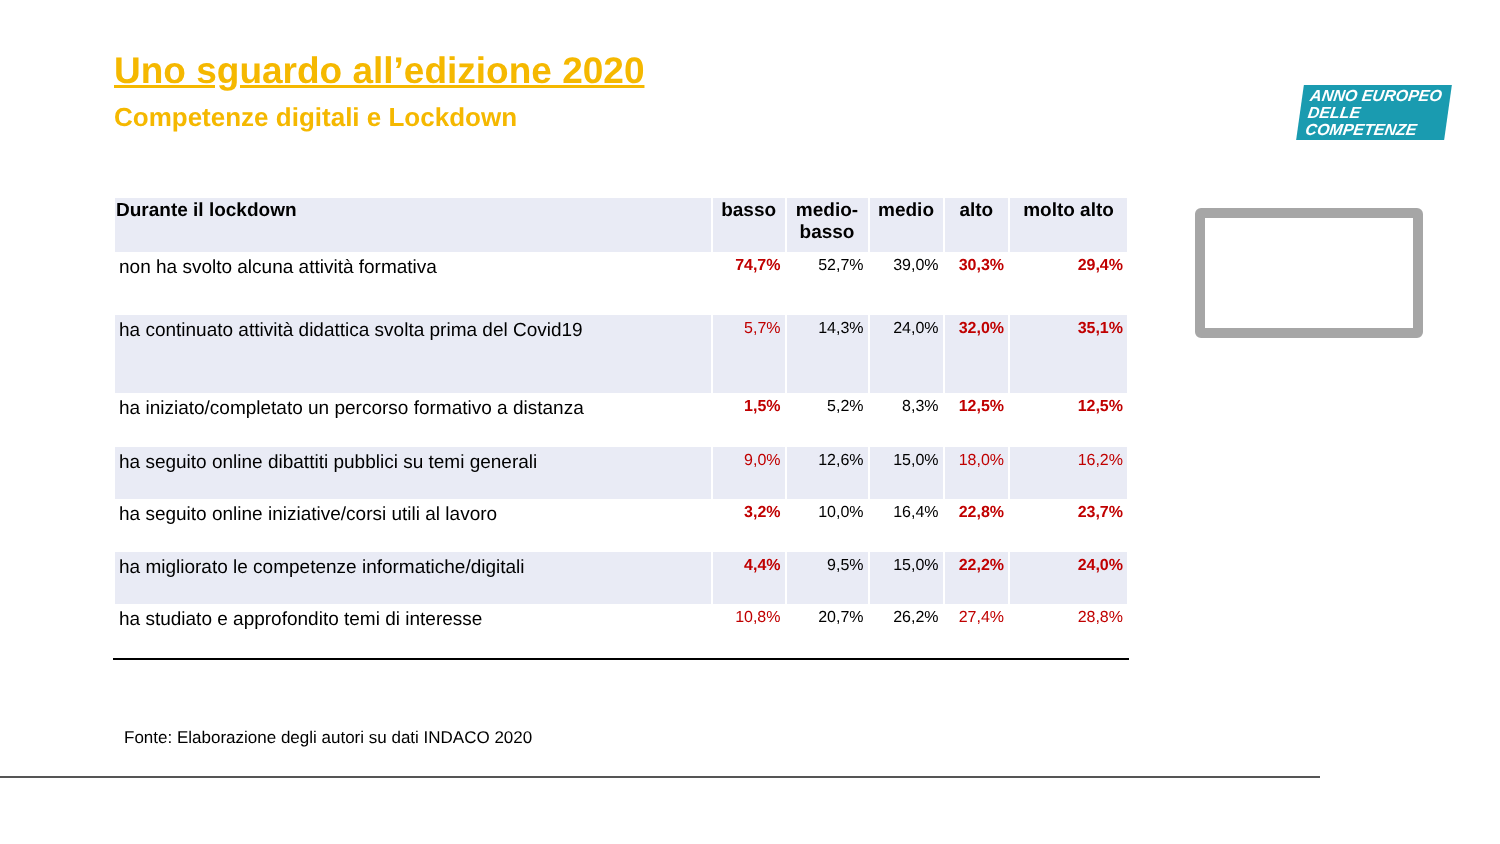Uno sguardo all’edizione 2020
Competenze digitali e Lockdown
ANNO EUROPEO
DELLE
COMPETENZE
| Durante il lockdown | basso | medio- basso | medio | alto | molto alto |
| --- | --- | --- | --- | --- | --- |
| non ha svolto alcuna attività formativa | 74,7% | 52,7% | 39,0% | 30,3% | 29,4% |
| ha continuato attività didattica svolta prima del Covid19 | 5,7% | 14,3% | 24,0% | 32,0% | 35,1% |
| ha iniziato/completato un percorso formativo a distanza | 1,5% | 5,2% | 8,3% | 12,5% | 12,5% |
| ha seguito online dibattiti pubblici su temi generali | 9,0% | 12,6% | 15,0% | 18,0% | 16,2% |
| ha seguito online iniziative/corsi utili al lavoro | 3,2% | 10,0% | 16,4% | 22,8% | 23,7% |
| ha migliorato le competenze informatiche/digitali | 4,4% | 9,5% | 15,0% | 22,2% | 24,0% |
| ha studiato e approfondito temi di interesse | 10,8% | 20,7% | 26,2% | 27,4% | 28,8% |
Fonte: Elaborazione degli autori su dati INDACO 2020